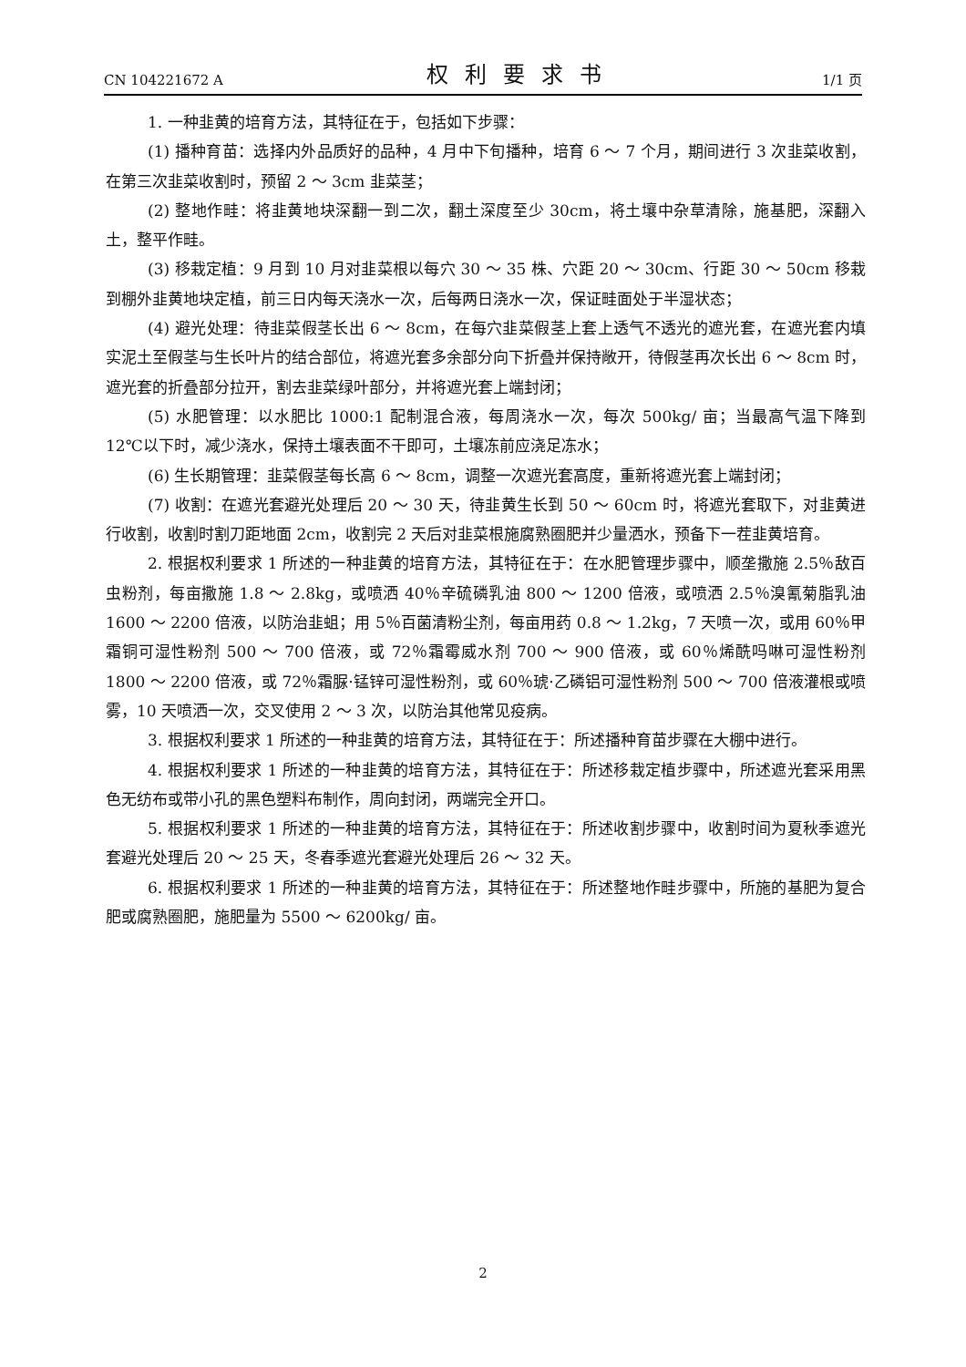CN 104221672 A 权利要求书 1/1 页
1. 一种韭黄的培育方法，其特征在于，包括如下步骤：
(1) 播种育苗：选择内外品质好的品种，4 月中下旬播种，培育 6 ～ 7 个月，期间进行 3 次韭菜收割，在第三次韭菜收割时，预留 2 ～ 3cm 韭菜茎；
(2) 整地作畦：将韭黄地块深翻一到二次，翻土深度至少 30cm，将土壤中杂草清除，施基肥，深翻入土，整平作畦。
(3) 移栽定植：9 月到 10 月对韭菜根以每穴 30 ～ 35 株、穴距 20 ～ 30cm、行距 30 ～ 50cm 移栽到棚外韭黄地块定植，前三日内每天浇水一次，后每两日浇水一次，保证畦面处于半湿状态；
(4) 避光处理：待韭菜假茎长出 6 ～ 8cm，在每穴韭菜假茎上套上透气不透光的遮光套，在遮光套内填实泥土至假茎与生长叶片的结合部位，将遮光套多余部分向下折叠并保持敞开，待假茎再次长出 6 ～ 8cm 时，遮光套的折叠部分拉开，割去韭菜绿叶部分，并将遮光套上端封闭；
(5) 水肥管理：以水肥比 1000:1 配制混合液，每周浇水一次，每次 500kg/ 亩；当最高气温下降到 12℃以下时，减少浇水，保持土壤表面不干即可，土壤冻前应浇足冻水；
(6) 生长期管理：韭菜假茎每长高 6 ～ 8cm，调整一次遮光套高度，重新将遮光套上端封闭；
(7) 收割：在遮光套避光处理后 20 ～ 30 天，待韭黄生长到 50 ～ 60cm 时，将遮光套取下，对韭黄进行收割，收割时割刀距地面 2cm，收割完 2 天后对韭菜根施腐熟圈肥并少量洒水，预备下一茬韭黄培育。
2. 根据权利要求 1 所述的一种韭黄的培育方法，其特征在于：在水肥管理步骤中，顺垄撒施 2.5％敌百虫粉剂，每亩撒施 1.8 ～ 2.8kg，或喷洒 40％辛硫磷乳油 800 ～ 1200 倍液，或喷洒 2.5％溴氰菊脂乳油 1600 ～ 2200 倍液，以防治韭蛆；用 5％百菌清粉尘剂，每亩用药 0.8 ～ 1.2kg，7 天喷一次，或用 60％甲霜铜可湿性粉剂 500 ～ 700 倍液，或 72％霜霉威水剂 700 ～ 900 倍液，或 60％烯酰吗啉可湿性粉剂 1800 ～ 2200 倍液，或 72％霜脲·锰锌可湿性粉剂，或 60％琥·乙磷铝可湿性粉剂 500 ～ 700 倍液灌根或喷雾，10 天喷洒一次，交叉使用 2 ～ 3 次，以防治其他常见疫病。
3. 根据权利要求 1 所述的一种韭黄的培育方法，其特征在于：所述播种育苗步骤在大棚中进行。
4. 根据权利要求 1 所述的一种韭黄的培育方法，其特征在于：所述移栽定植步骤中，所述遮光套采用黑色无纺布或带小孔的黑色塑料布制作，周向封闭，两端完全开口。
5. 根据权利要求 1 所述的一种韭黄的培育方法，其特征在于：所述收割步骤中，收割时间为夏秋季遮光套避光处理后 20 ～ 25 天，冬春季遮光套避光处理后 26 ～ 32 天。
6. 根据权利要求 1 所述的一种韭黄的培育方法，其特征在于：所述整地作畦步骤中，所施的基肥为复合肥或腐熟圈肥，施肥量为 5500 ～ 6200kg/ 亩。
2